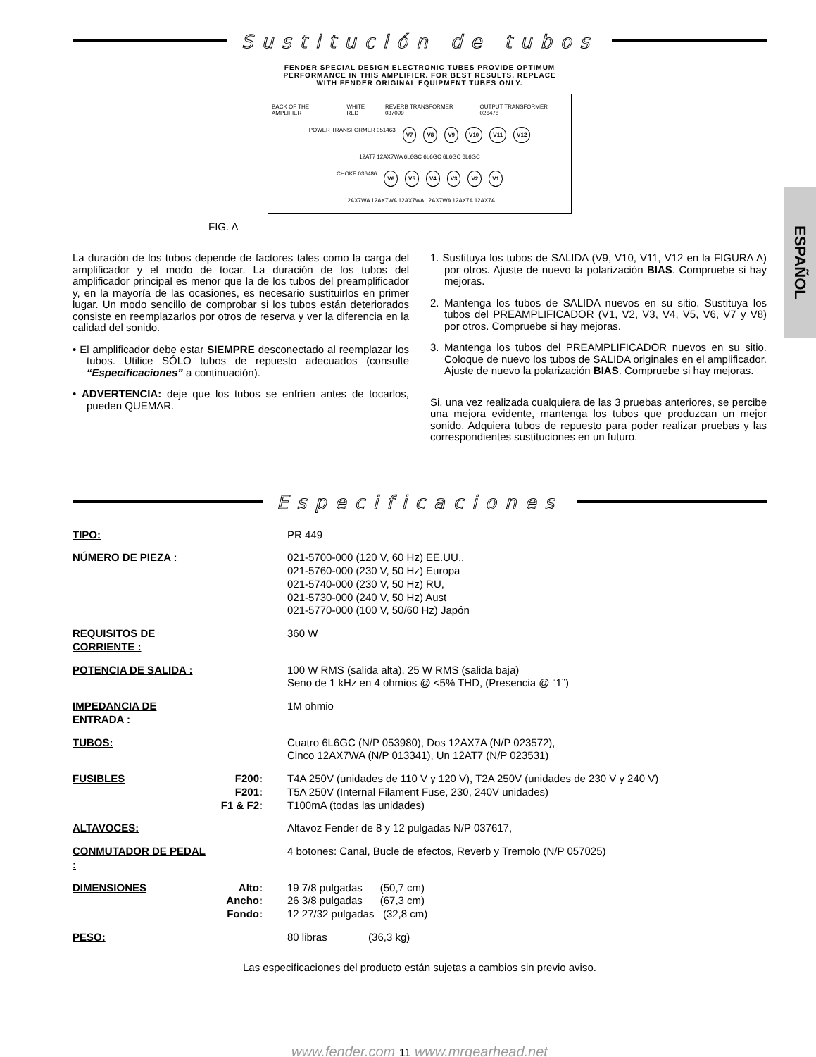ESPAÑOL
Sustitución de tubos
FENDER SPECIAL DESIGN ELECTRONIC TUBES PROVIDE OPTIMUM
PERFORMANCE IN THIS AMPLIFIER. FOR BEST RESULTS, REPLACE
WITH FENDER ORIGINAL EQUIPMENT TUBES ONLY.
BACK OF THE AMPLIFIER WHITE RED REVERB TRANSFORMER 037099 OUTPUT TRANSFORMER 026478
POWER TRANSFORMER 051463 V7 V8 V9 V10 V11 V12
12AT7 12AX7WA 6L6GC 6L6GC 6L6GC 6L6GC
CHOKE 036486 V6 V5 V4 V3 V2 V1
12AX7WA 12AX7WA 12AX7WA 12AX7WA 12AX7A 12AX7A
FIG. A
La duración de los tubos depende de factores tales como la carga del amplificador y el modo de tocar. La duración de los tubos del amplificador principal es menor que la de los tubos del preamplificador y, en la mayoría de las ocasiones, es necesario sustituirlos en primer lugar. Un modo sencillo de comprobar si los tubos están deteriorados consiste en reemplazarlos por otros de reserva y ver la diferencia en la calidad del sonido.
• El amplificador debe estar SIEMPRE desconectado al reemplazar los tubos. Utilice SÓLO tubos de repuesto adecuados (consulte “Especificaciones” a continuación).
• ADVERTENCIA: deje que los tubos se enfríen antes de tocarlos, pueden QUEMAR.
1. Sustituya los tubos de SALIDA (V9, V10, V11, V12 en la FIGURA A) por otros. Ajuste de nuevo la polarización BIAS. Compruebe si hay mejoras.
2. Mantenga los tubos de SALIDA nuevos en su sitio. Sustituya los tubos del PREAMPLIFICADOR (V1, V2, V3, V4, V5, V6, V7 y V8) por otros. Compruebe si hay mejoras.
3. Mantenga los tubos del PREAMPLIFICADOR nuevos en su sitio. Coloque de nuevo los tubos de SALIDA originales en el amplificador. Ajuste de nuevo la polarización BIAS. Compruebe si hay mejoras.
Si, una vez realizada cualquiera de las 3 pruebas anteriores, se percibe una mejora evidente, mantenga los tubos que produzcan un mejor sonido. Adquiera tubos de repuesto para poder realizar pruebas y las correspondientes sustituciones en un futuro.
Especificaciones
| TIPO: | | PR 449 |
| NÚMERO DE PIEZA : | | 021-5700-000 (120 V, 60 Hz) EE.UU., 021-5760-000 (230 V, 50 Hz) Europa 021-5740-000 (230 V, 50 Hz) RU, 021-5730-000 (240 V, 50 Hz) Aust 021-5770-000 (100 V, 50/60 Hz) Japón |
| REQUISITOS DE CORRIENTE : | | 360 W |
| POTENCIA DE SALIDA : | | 100 W RMS (salida alta), 25 W RMS (salida baja) Seno de 1 kHz en 4 ohmios @ <5% THD, (Presencia @ “1”) |
| IMPEDANCIA DE ENTRADA : | | 1M ohmio |
| TUBOS: | | Cuatro 6L6GC (N/P 053980), Dos 12AX7A (N/P 023572), Cinco 12AX7WA (N/P 013341), Un 12AT7 (N/P 023531) |
| FUSIBLES | F200: F201: F1 & F2: | T4A 250V (unidades de 110 V y 120 V), T2A 250V (unidades de 230 V y 240 V) T5A 250V (Internal Filament Fuse, 230, 240V unidades) T100mA (todas las unidades) |
| ALTAVOCES: | | Altavoz Fender de 8 y 12 pulgadas N/P 037617, |
| CONMUTADOR DE PEDAL : | | 4 botones: Canal, Bucle de efectos, Reverb y Tremolo (N/P 057025) |
| DIMENSIONES | Alto: Ancho: Fondo: | 19 7/8 pulgadas (50,7 cm) 26 3/8 pulgadas (67,3 cm) 12 27/32 pulgadas (32,8 cm) |
| PESO: | | 80 libras (36,3 kg) |
Las especificaciones del producto están sujetas a cambios sin previo aviso.
www.fender.com 11 www.mrgearhead.net